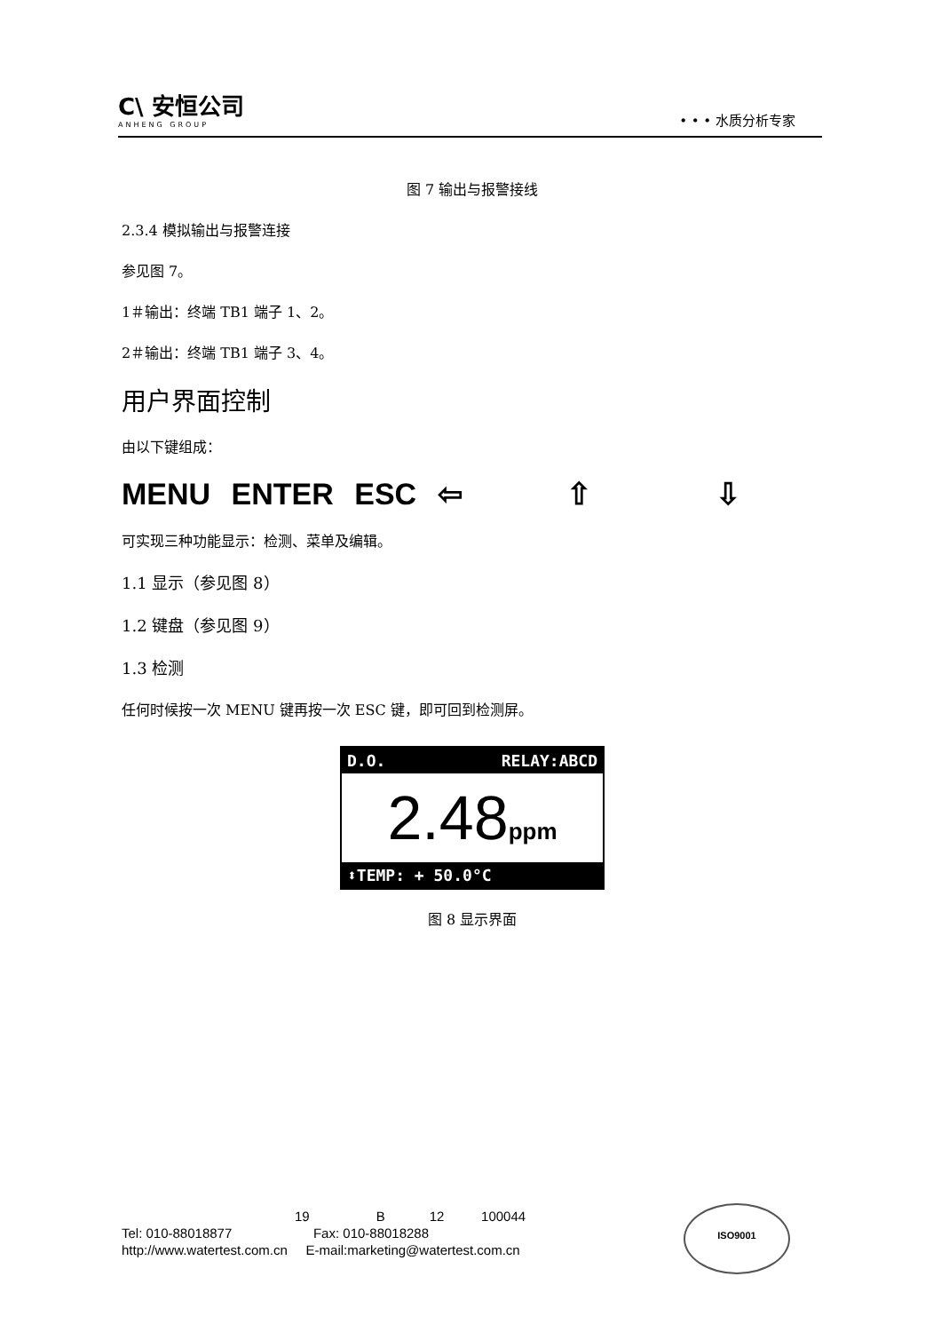C\ 安恒公司
ANHENG GROUP
• • • 水质分析专家
图 7 输出与报警接线
2.3.4 模拟输出与报警连接
参见图 7。
1＃输出：终端 TB1 端子 1、2。
2＃输出：终端 TB1 端子 3、4。
用户界面控制
由以下键组成：
MENU ENTER ESC ⇦ ⇧ ⇩
可实现三种功能显示：检测、菜单及编辑。
1.1 显示（参见图 8）
1.2 键盘（参见图 9）
1.3 检测
任何时候按一次 MENU 键再按一次 ESC 键，即可回到检测屏。
D.O. RELAY:ABCD
2.48ppm
⬍TEMP: + 50.0°C
图 8 显示界面
19 B 12 100044
Tel: 010-88018877 Fax: 010-88018288
http://www.watertest.com.cn E-mail:marketing@watertest.com.cn
ISO9001